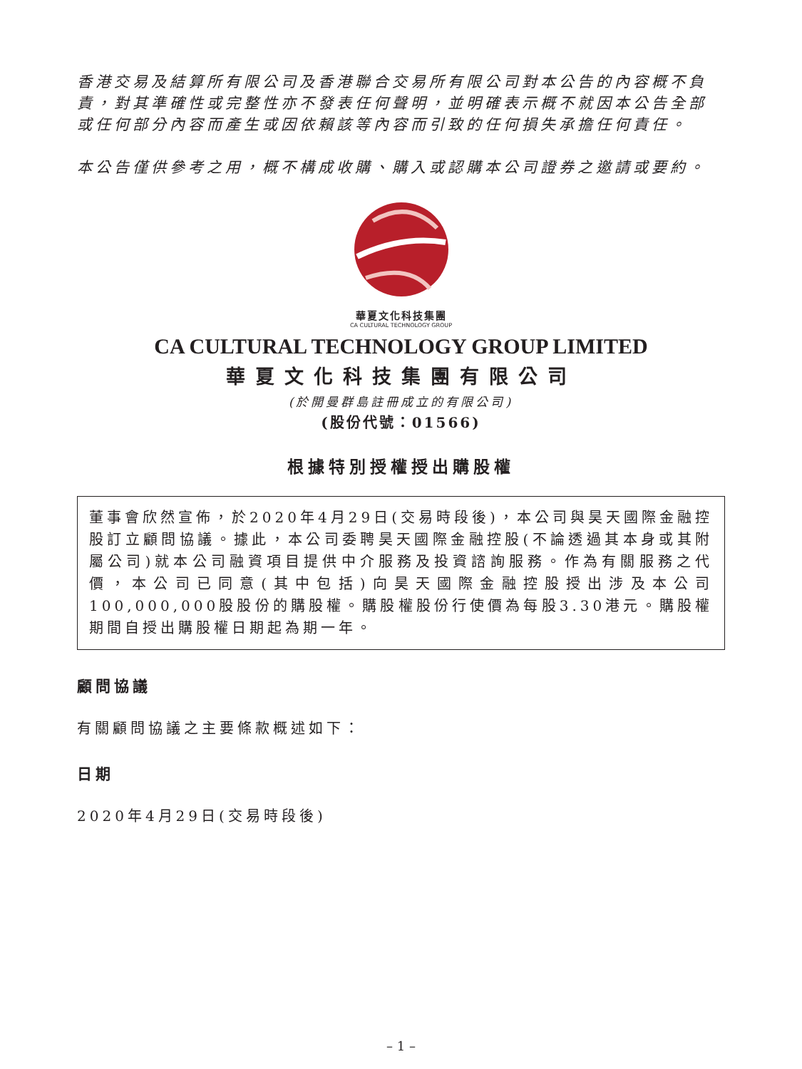香港交易及結算所有限公司及香港聯合交易所有限公司對本公告的內容概不負責，對其準確性或完整性亦不發表任何聲明，並明確表示概不就因本公告全部或任何部分內容而產生或因依賴該等內容而引致的任何損失承擔任何責任。
本公告僅供參考之用，概不構成收購、購入或認購本公司證券之邀請或要約。
華夏文化科技集團
CA CULTURAL TECHNOLOGY GROUP
CA CULTURAL TECHNOLOGY GROUP LIMITED
華夏文化科技集團有限公司
(於開曼群島註冊成立的有限公司)
(股份代號：01566)
根據特別授權授出購股權
董事會欣然宣佈，於2020年4月29日(交易時段後)，本公司與昊天國際金融控股訂立顧問協議。據此，本公司委聘昊天國際金融控股(不論透過其本身或其附屬公司)就本公司融資項目提供中介服務及投資諮詢服務。作為有關服務之代價，本公司已同意(其中包括)向昊天國際金融控股授出涉及本公司100,000,000股股份的購股權。購股權股份行使價為每股3.30港元。購股權期間自授出購股權日期起為期一年。
顧問協議
有關顧問協議之主要條款概述如下：
日期
2020年4月29日(交易時段後)
– 1 –